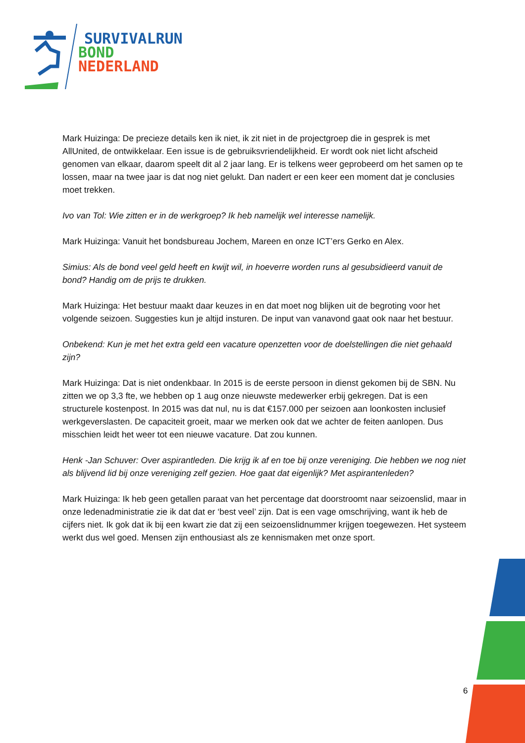SURVIVALRUN
BOND
NEDERLAND
Mark Huizinga: De precieze details ken ik niet, ik zit niet in de projectgroep die in gesprek is met AllUnited, de ontwikkelaar. Een issue is de gebruiksvriendelijkheid. Er wordt ook niet licht afscheid genomen van elkaar, daarom speelt dit al 2 jaar lang. Er is telkens weer geprobeerd om het samen op te lossen, maar na twee jaar is dat nog niet gelukt. Dan nadert er een keer een moment dat je conclusies moet trekken.
Ivo van Tol: Wie zitten er in de werkgroep? Ik heb namelijk wel interesse namelijk.
Mark Huizinga: Vanuit het bondsbureau Jochem, Mareen en onze ICT’ers Gerko en Alex.
Simius: Als de bond veel geld heeft en kwijt wil, in hoeverre worden runs al gesubsidieerd vanuit de bond? Handig om de prijs te drukken.
Mark Huizinga: Het bestuur maakt daar keuzes in en dat moet nog blijken uit de begroting voor het volgende seizoen. Suggesties kun je altijd insturen. De input van vanavond gaat ook naar het bestuur.
Onbekend: Kun je met het extra geld een vacature openzetten voor de doelstellingen die niet gehaald zijn?
Mark Huizinga: Dat is niet ondenkbaar. In 2015 is de eerste persoon in dienst gekomen bij de SBN. Nu zitten we op 3,3 fte, we hebben op 1 aug onze nieuwste medewerker erbij gekregen. Dat is een structurele kostenpost. In 2015 was dat nul, nu is dat €157.000 per seizoen aan loonkosten inclusief werkgeverslasten. De capaciteit groeit, maar we merken ook dat we achter de feiten aanlopen. Dus misschien leidt het weer tot een nieuwe vacature. Dat zou kunnen.
Henk -Jan Schuver: Over aspirantleden. Die krijg ik af en toe bij onze vereniging. Die hebben we nog niet als blijvend lid bij onze vereniging zelf gezien. Hoe gaat dat eigenlijk? Met aspirantenleden?
Mark Huizinga: Ik heb geen getallen paraat van het percentage dat doorstroomt naar seizoenslid, maar in onze ledenadministratie zie ik dat dat er ‘best veel’ zijn. Dat is een vage omschrijving, want ik heb de cijfers niet. Ik gok dat ik bij een kwart zie dat zij een seizoenslidnummer krijgen toegewezen. Het systeem werkt dus wel goed. Mensen zijn enthousiast als ze kennismaken met onze sport.
6